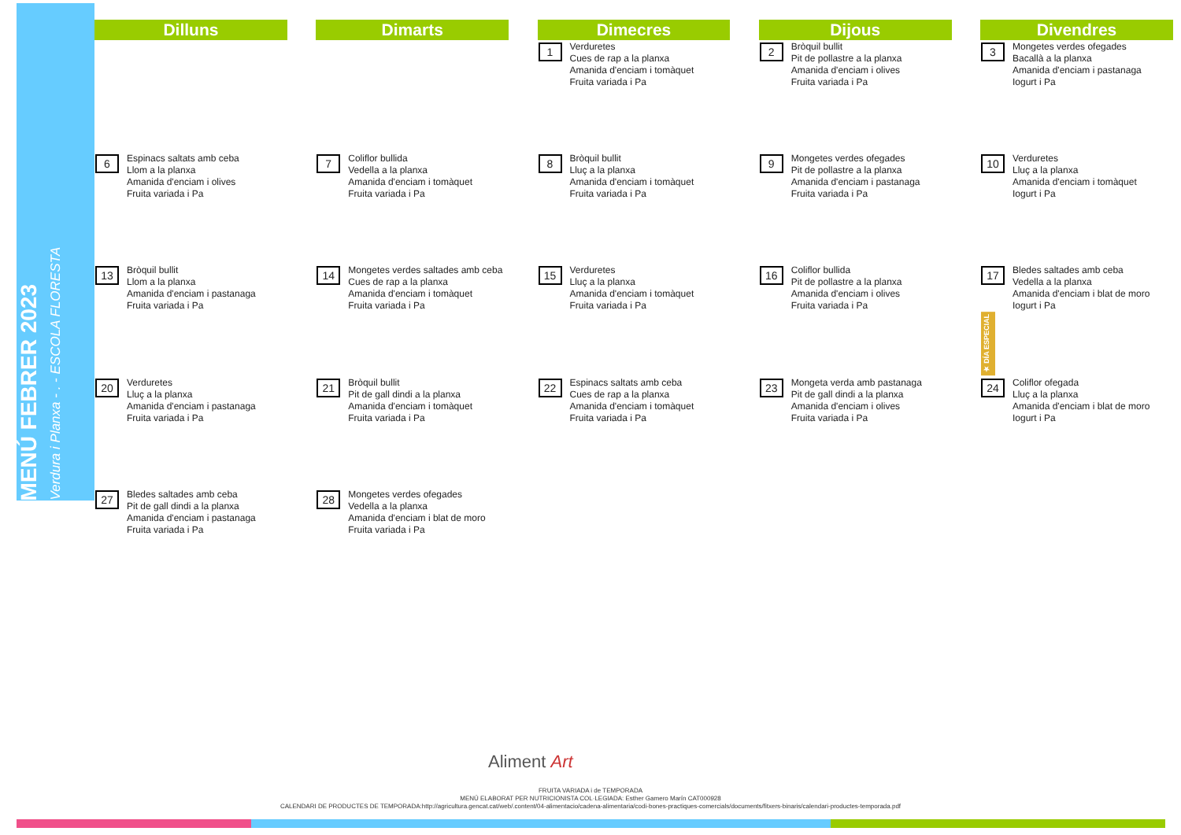MENÚ FEBRER 2023
Verdura i Planxa - . - ESCOLA FLORESTA
| Dilluns | | Dimarts | | Dimecres | | Dijous | | Divendres |
| --- | --- | --- | --- | --- | --- | --- | --- | --- |
| | | | | 1 Verduretes Cues de rap a la planxa Amanida d'enciam i tomàquet Fruita variada i Pa | | 2 Bròquil bullit Pit de pollastre a la planxa Amanida d'enciam i olives Fruita variada i Pa | | 3 Mongetes verdes ofegades Bacallà a la planxa Amanida d'enciam i pastanaga Iogurt i Pa |
| 6 Espinacs saltats amb ceba Llom a la planxa Amanida d'enciam i olives Fruita variada i Pa | | 7 Coliflor bullida Vedella a la planxa Amanida d'enciam i tomàquet Fruita variada i Pa | | 8 Bròquil bullit Lluç a la planxa Amanida d'enciam i tomàquet Fruita variada i Pa | | 9 Mongetes verdes ofegades Pit de pollastre a la planxa Amanida d'enciam i pastanaga Fruita variada i Pa | | 10 Verduretes Lluç a la planxa Amanida d'enciam i tomàquet Iogurt i Pa |
| 13 Bròquil bullit Llom a la planxa Amanida d'enciam i pastanaga Fruita variada i Pa | | 14 Mongetes verdes saltades amb ceba Cues de rap a la planxa Amanida d'enciam i tomàquet Fruita variada i Pa | | 15 Verduretes Lluç a la planxa Amanida d'enciam i tomàquet Fruita variada i Pa | | 16 Coliflor bullida Pit de pollastre a la planxa Amanida d'enciam i olives Fruita variada i Pa | | 17 Bledes saltades amb ceba Vedella a la planxa Amanida d'enciam i blat de moro Iogurt i Pa ★ DÍA ESPECIAL |
| 20 Verduretes Lluç a la planxa Amanida d'enciam i pastanaga Fruita variada i Pa | | 21 Bròquil bullit Pit de gall dindi a la planxa Amanida d'enciam i tomàquet Fruita variada i Pa | | 22 Espinacs saltats amb ceba Cues de rap a la planxa Amanida d'enciam i tomàquet Fruita variada i Pa | | 23 Mongeta verda amb pastanaga Pit de gall dindi a la planxa Amanida d'enciam i olives Fruita variada i Pa | | 24 Coliflor ofegada Lluç a la planxa Amanida d'enciam i blat de moro Iogurt i Pa |
| 27 Bledes saltades amb ceba Pit de gall dindi a la planxa Amanida d'enciam i pastanaga Fruita variada i Pa | | 28 Mongetes verdes ofegades Vedella a la planxa Amanida d'enciam i blat de moro Fruita variada i Pa | | | | | | |
Aliment Art
FRUITA VARIADA i de TEMPORADA
MENÚ ELABORAT PER NUTRICIONISTA COL·LEGIADA: Esther Gamero Marín CAT000928
CALENDARI DE PRODUCTES DE TEMPORADA:http://agricultura.gencat.cat/web/.content/04-alimentacio/cadena-alimentaria/codi-bones-practiques-comercials/documents/fitxers-binaris/calendari-productes-temporada.pdf